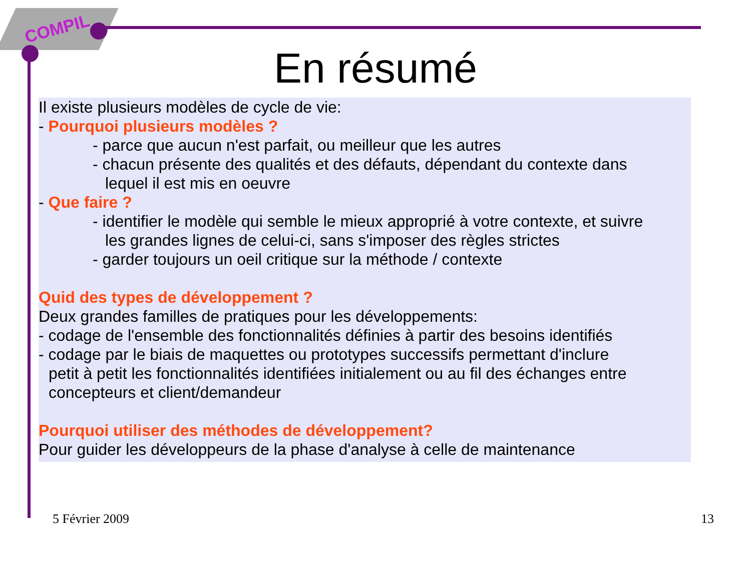COMPIL
En résumé
Il existe plusieurs modèles de cycle de vie:
- Pourquoi plusieurs modèles ?
- parce que aucun n'est parfait, ou meilleur que les autres
- chacun présente des qualités et des défauts, dépendant du contexte dans
lequel il est mis en oeuvre
- Que faire ?
- identifier le modèle qui semble le mieux approprié à votre contexte, et suivre
les grandes lignes de celui-ci, sans s'imposer des règles strictes
- garder toujours un oeil critique sur la méthode / contexte
Quid des types de développement ?
Deux grandes familles de pratiques pour les développements:
- codage de l'ensemble des fonctionnalités définies à partir des besoins identifiés
- codage par le biais de maquettes ou prototypes successifs permettant d'inclure
petit à petit les fonctionnalités identifiées initialement ou au fil des échanges entre
concepteurs et client/demandeur
Pourquoi utiliser des méthodes de développement?
Pour guider les développeurs de la phase d'analyse à celle de maintenance
5 Février 2009 13